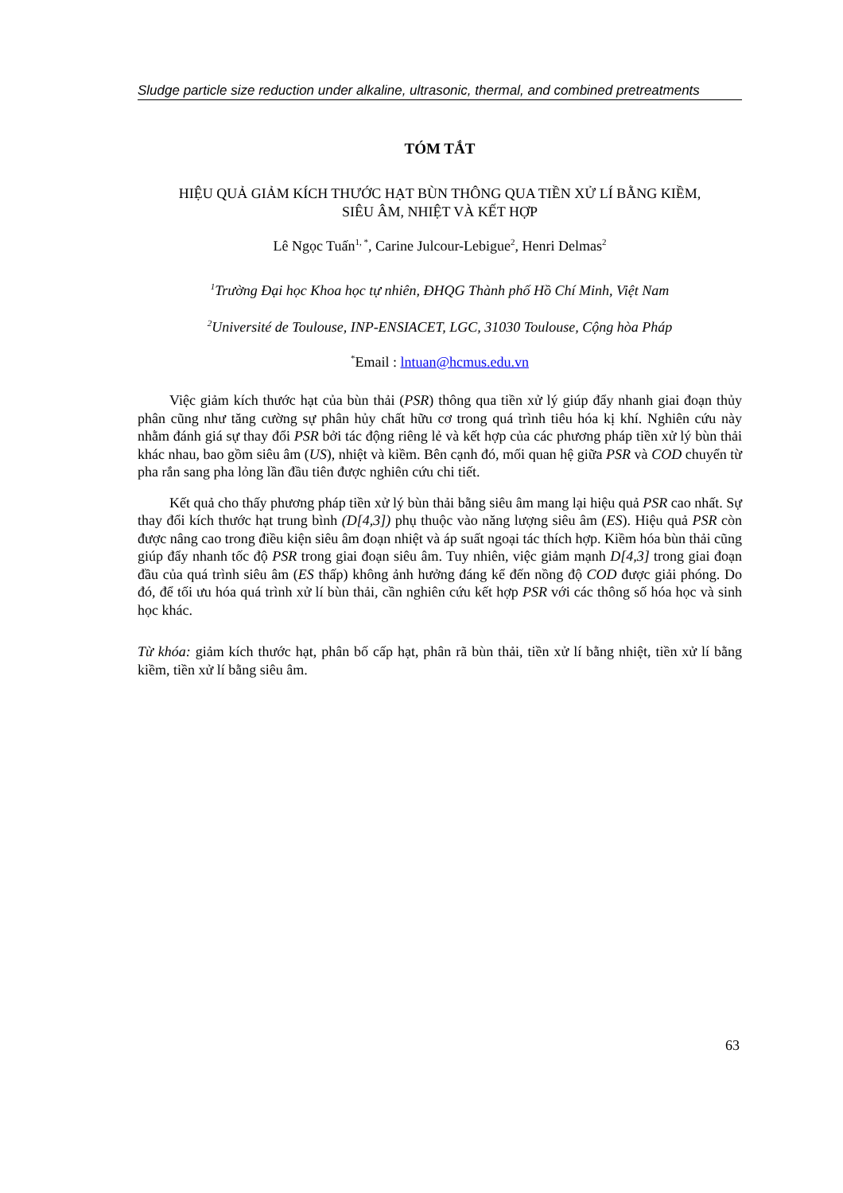Sludge particle size reduction under alkaline, ultrasonic, thermal, and combined pretreatments
TÓM TẮT
HIỆU QUẢ GIẢM KÍCH THƯỚC HẠT BÙN THÔNG QUA TIỀN XỬ LÍ BẰNG KIỀM,
SIÊU ÂM, NHIỆT VÀ KẾT HỢP
Lê Ngọc Tuấn<sup>1, *</sup>, Carine Julcour-Lebigue<sup>2</sup>, Henri Delmas<sup>2</sup>
<sup>1</sup> Trường Đại học Khoa học tự nhiên, ĐHQG Thành phố Hồ Chí Minh, Việt Nam
<sup>2</sup> Université de Toulouse, INP-ENSIACET, LGC, 31030 Toulouse, Cộng hòa Pháp
<sup>*</sup> Email : lntuan@hcmus.edu.vn
Việc giảm kích thước hạt của bùn thải (PSR) thông qua tiền xử lý giúp đẩy nhanh giai đoạn thủy phân cũng như tăng cường sự phân hủy chất hữu cơ trong quá trình tiêu hóa kị khí. Nghiên cứu này nhằm đánh giá sự thay đổi PSR bởi tác động riêng lẻ và kết hợp của các phương pháp tiền xử lý bùn thải khác nhau, bao gồm siêu âm (US), nhiệt và kiềm. Bên cạnh đó, mối quan hệ giữa PSR và COD chuyển từ pha rắn sang pha lỏng lần đầu tiên được nghiên cứu chi tiết.
Kết quả cho thấy phương pháp tiền xử lý bùn thải bằng siêu âm mang lại hiệu quả PSR cao nhất. Sự thay đổi kích thước hạt trung bình (D[4,3]) phụ thuộc vào năng lượng siêu âm (ES). Hiệu quả PSR còn được nâng cao trong điều kiện siêu âm đoạn nhiệt và áp suất ngoại tác thích hợp. Kiềm hóa bùn thải cũng giúp đẩy nhanh tốc độ PSR trong giai đoạn siêu âm. Tuy nhiên, việc giảm mạnh D[4,3] trong giai đoạn đầu của quá trình siêu âm (ES thấp) không ảnh hưởng đáng kể đến nồng độ COD được giải phóng. Do đó, để tối ưu hóa quá trình xử lí bùn thải, cần nghiên cứu kết hợp PSR với các thông số hóa học và sinh học khác.
Từ khóa: giảm kích thước hạt, phân bố cấp hạt, phân rã bùn thải, tiền xử lí bằng nhiệt, tiền xử lí bằng kiềm, tiền xử lí bằng siêu âm.
63